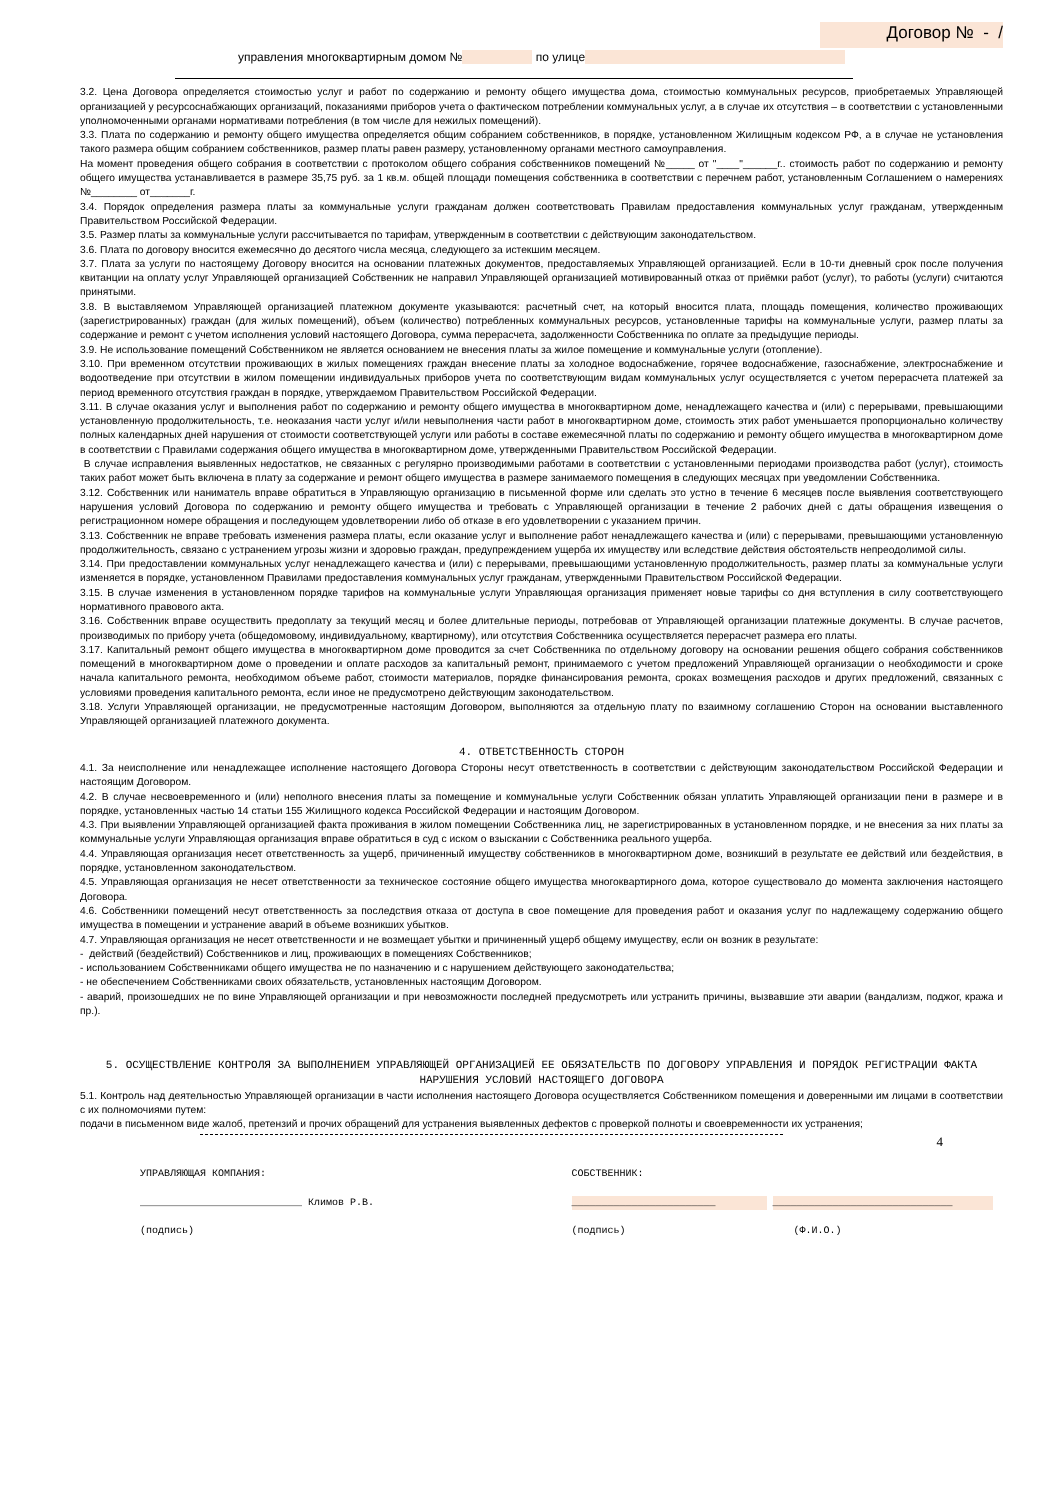Договор № - /
управления многоквартирным домом № по улице
3.2. Цена Договора определяется стоимостью услуг и работ по содержанию и ремонту общего имущества дома, стоимостью коммунальных ресурсов, приобретаемых Управляющей организацией у ресурсоснабжающих организаций, показаниями приборов учета о фактическом потреблении коммунальных услуг, а в случае их отсутствия – в соответствии с установленными уполномоченными органами нормативами потребления (в том числе для нежилых помещений).
3.3. Плата по содержанию и ремонту общего имущества определяется общим собранием собственников, в порядке, установленном Жилищным кодексом РФ, а в случае не установления такого размера общим собранием собственников, размер платы равен размеру, установленному органами местного самоуправления.
На момент проведения общего собрания в соответствии с протоколом общего собрания собственников помещений №_____ от "____"______г.. стоимость работ по содержанию и ремонту общего имущества устанавливается в размере 35,75 руб. за 1 кв.м. общей площади помещения собственника в соответствии с перечнем работ, установленным Соглашением о намерениях №________ от_______г.
3.4. Порядок определения размера платы за коммунальные услуги гражданам должен соответствовать Правилам предоставления коммунальных услуг гражданам, утвержденным Правительством Российской Федерации.
3.5. Размер платы за коммунальные услуги рассчитывается по тарифам, утвержденным в соответствии с действующим законодательством.
3.6. Плата по договору вносится ежемесячно до десятого числа месяца, следующего за истекшим месяцем.
3.7. Плата за услуги по настоящему Договору вносится на основании платежных документов, предоставляемых Управляющей организацией. Если в 10-ти дневный срок после получения квитанции на оплату услуг Управляющей организацией Собственник не направил Управляющей организацией мотивированный отказ от приёмки работ (услуг), то работы (услуги) считаются принятыми.
3.8. В выставляемом Управляющей организацией платежном документе указываются: расчетный счет, на который вносится плата, площадь помещения, количество проживающих (зарегистрированных) граждан (для жилых помещений), объем (количество) потребленных коммунальных ресурсов, установленные тарифы на коммунальные услуги, размер платы за содержание и ремонт с учетом исполнения условий настоящего Договора, сумма перерасчета, задолженности Собственника по оплате за предыдущие периоды.
3.9. Не использование помещений Собственником не является основанием не внесения платы за жилое помещение и коммунальные услуги (отопление).
3.10. При временном отсутствии проживающих в жилых помещениях граждан внесение платы за холодное водоснабжение, горячее водоснабжение, газоснабжение, электроснабжение и водоотведение при отсутствии в жилом помещении индивидуальных приборов учета по соответствующим видам коммунальных услуг осуществляется с учетом перерасчета платежей за период временного отсутствия граждан в порядке, утверждаемом Правительством Российской Федерации.
3.11. В случае оказания услуг и выполнения работ по содержанию и ремонту общего имущества в многоквартирном доме, ненадлежащего качества и (или) с перерывами, превышающими установленную продолжительность, т.е. неоказания части услуг и/или невыполнения части работ в многоквартирном доме, стоимость этих работ уменьшается пропорционально количеству полных календарных дней нарушения от стоимости соответствующей услуги или работы в составе ежемесячной платы по содержанию и ремонту общего имущества в многоквартирном доме в соответствии с Правилами содержания общего имущества в многоквартирном доме, утвержденными Правительством Российской Федерации.
В случае исправления выявленных недостатков, не связанных с регулярно производимыми работами в соответствии с установленными периодами производства работ (услуг), стоимость таких работ может быть включена в плату за содержание и ремонт общего имущества в размере занимаемого помещения в следующих месяцах при уведомлении Собственника.
3.12. Собственник или наниматель вправе обратиться в Управляющую организацию в письменной форме или сделать это устно в течение 6 месяцев после выявления соответствующего нарушения условий Договора по содержанию и ремонту общего имущества и требовать с Управляющей организации в течение 2 рабочих дней с даты обращения извещения о регистрационном номере обращения и последующем удовлетворении либо об отказе в его удовлетворении с указанием причин.
3.13. Собственник не вправе требовать изменения размера платы, если оказание услуг и выполнение работ ненадлежащего качества и (или) с перерывами, превышающими установленную продолжительность, связано с устранением угрозы жизни и здоровью граждан, предупреждением ущерба их имуществу или вследствие действия обстоятельств непреодолимой силы.
3.14. При предоставлении коммунальных услуг ненадлежащего качества и (или) с перерывами, превышающими установленную продолжительность, размер платы за коммунальные услуги изменяется в порядке, установленном Правилами предоставления коммунальных услуг гражданам, утвержденными Правительством Российской Федерации.
3.15. В случае изменения в установленном порядке тарифов на коммунальные услуги Управляющая организация применяет новые тарифы со дня вступления в силу соответствующего нормативного правового акта.
3.16. Собственник вправе осуществить предоплату за текущий месяц и более длительные периоды, потребовав от Управляющей организации платежные документы. В случае расчетов, производимых по прибору учета (общедомовому, индивидуальному, квартирному), или отсутствия Собственника осуществляется перерасчет размера его платы.
3.17. Капитальный ремонт общего имущества в многоквартирном доме проводится за счет Собственника по отдельному договору на основании решения общего собрания собственников помещений в многоквартирном доме о проведении и оплате расходов за капитальный ремонт, принимаемого с учетом предложений Управляющей организации о необходимости и сроке начала капитального ремонта, необходимом объеме работ, стоимости материалов, порядке финансирования ремонта, сроках возмещения расходов и других предложений, связанных с условиями проведения капитального ремонта, если иное не предусмотрено действующим законодательством.
3.18. Услуги Управляющей организации, не предусмотренные настоящим Договором, выполняются за отдельную плату по взаимному соглашению Сторон на основании выставленного Управляющей организацией платежного документа.
4. ОТВЕТСТВЕННОСТЬ СТОРОН
4.1. За неисполнение или ненадлежащее исполнение настоящего Договора Стороны несут ответственность в соответствии с действующим законодательством Российской Федерации и настоящим Договором.
4.2. В случае несвоевременного и (или) неполного внесения платы за помещение и коммунальные услуги Собственник обязан уплатить Управляющей организации пени в размере и в порядке, установленных частью 14 статьи 155 Жилищного кодекса Российской Федерации и настоящим Договором.
4.3. При выявлении Управляющей организацией факта проживания в жилом помещении Собственника лиц, не зарегистрированных в установленном порядке, и не внесения за них платы за коммунальные услуги Управляющая организация вправе обратиться в суд с иском о взыскании с Собственника реального ущерба.
4.4. Управляющая организация несет ответственность за ущерб, причиненный имуществу собственников в многоквартирном доме, возникший в результате ее действий или бездействия, в порядке, установленном законодательством.
4.5. Управляющая организация не несет ответственности за техническое состояние общего имущества многоквартирного дома, которое существовало до момента заключения настоящего Договора.
4.6. Собственники помещений несут ответственность за последствия отказа от доступа в свое помещение для проведения работ и оказания услуг по надлежащему содержанию общего имущества в помещении и устранение аварий в объеме возникших убытков.
4.7. Управляющая организация не несет ответственности и не возмещает убытки и причиненный ущерб общему имуществу, если он возник в результате:
- действий (бездействий) Собственников и лиц, проживающих в помещениях Собственников;
- использованием Собственниками общего имущества не по назначению и с нарушением действующего законодательства;
- не обеспечением Собственниками своих обязательств, установленных настоящим Договором.
- аварий, произошедших не по вине Управляющей организации и при невозможности последней предусмотреть или устранить причины, вызвавшие эти аварии (вандализм, поджог, кража и пр.).
5. ОСУЩЕСТВЛЕНИЕ КОНТРОЛЯ ЗА ВЫПОЛНЕНИЕМ УПРАВЛЯЮЩЕЙ ОРГАНИЗАЦИЕЙ ЕЕ ОБЯЗАТЕЛЬСТВ ПО ДОГОВОРУ УПРАВЛЕНИЯ И ПОРЯДОК РЕГИСТРАЦИИ ФАКТА НАРУШЕНИЯ УСЛОВИЙ НАСТОЯЩЕГО ДОГОВОРА
5.1. Контроль над деятельностью Управляющей организации в части исполнения настоящего Договора осуществляется Собственником помещения и доверенными им лицами в соответствии с их полномочиями путем:
подачи в письменном виде жалоб, претензий и прочих обращений для устранения выявленных дефектов с проверкой полноты и своевременности их устранения;
4
УПРАВЛЯЮЩАЯ КОМПАНИЯ:
___________________________ Климов Р.В.
(подпись)
СОБСТВЕННИК:
________________________ ______________________________
(подпись) (Ф.И.О.)